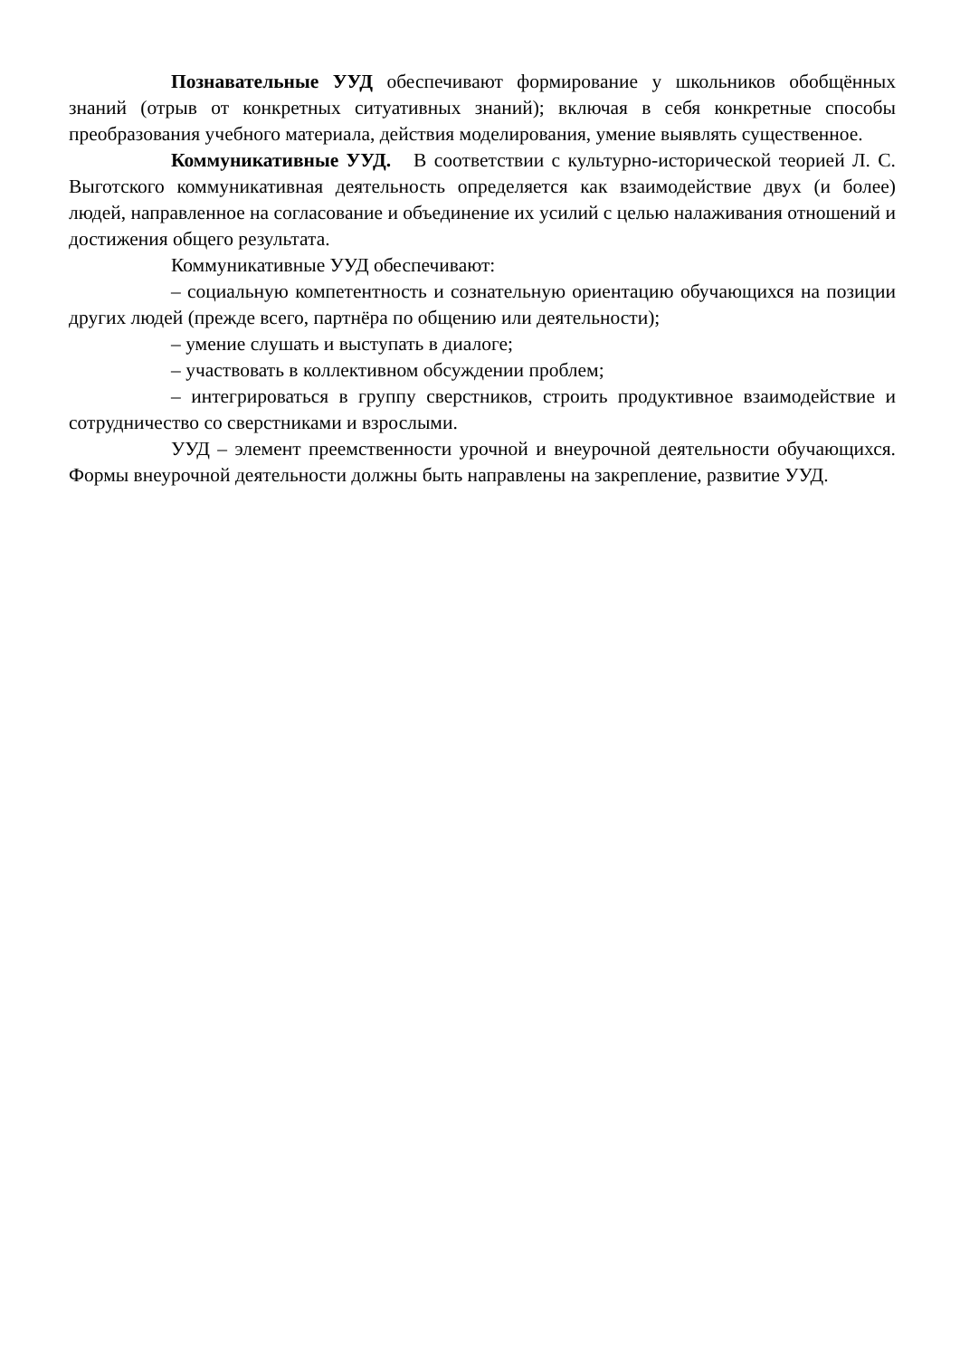Познавательные УУД обеспечивают формирование у школьников обобщённых знаний (отрыв от конкретных ситуативных знаний); включая в себя конкретные способы преобразования учебного материала, действия моделирования, умение выявлять существенное.
Коммуникативные УУД. В соответствии с культурно-исторической теорией Л. С. Выготского коммуникативная деятельность определяется как взаимодействие двух (и более) людей, направленное на согласование и объединение их усилий с целью налаживания отношений и достижения общего результата.
Коммуникативные УУД обеспечивают:
– социальную компетентность и сознательную ориентацию обучающихся на позиции других людей (прежде всего, партнёра по общению или деятельности);
– умение слушать и выступать в диалоге;
– участвовать в коллективном обсуждении проблем;
– интегрироваться в группу сверстников, строить продуктивное взаимодействие и сотрудничество со сверстниками и взрослыми.
УУД – элемент преемственности урочной и внеурочной деятельности обучающихся. Формы внеурочной деятельности должны быть направлены на закрепление, развитие УУД.